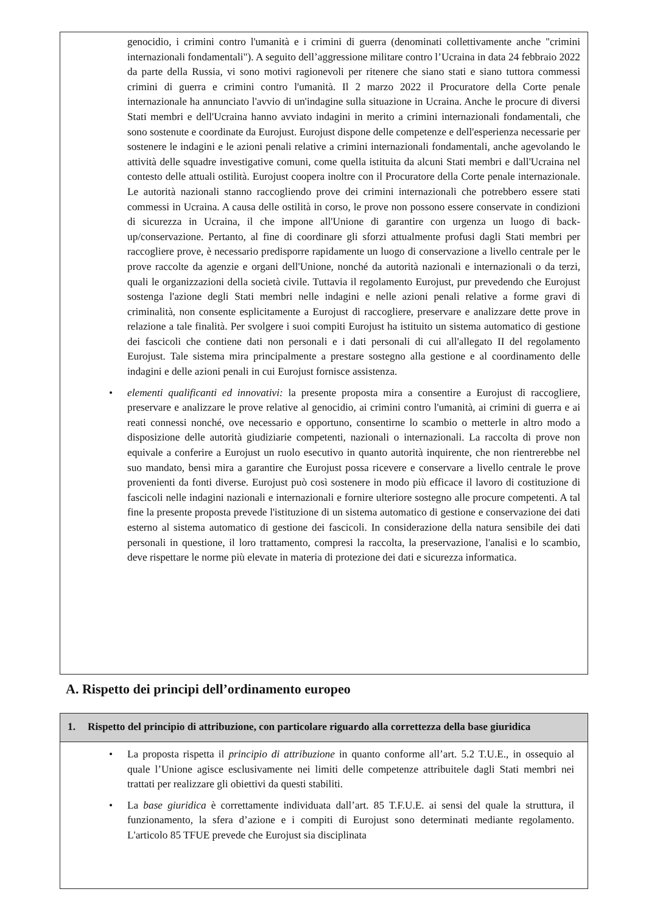genocidio, i crimini contro l'umanità e i crimini di guerra (denominati collettivamente anche "crimini internazionali fondamentali"). A seguito dell’aggressione militare contro l’Ucraina in data 24 febbraio 2022 da parte della Russia, vi sono motivi ragionevoli per ritenere che siano stati e siano tuttora commessi crimini di guerra e crimini contro l'umanità. Il 2 marzo 2022 il Procuratore della Corte penale internazionale ha annunciato l'avvio di un'indagine sulla situazione in Ucraina. Anche le procure di diversi Stati membri e dell'Ucraina hanno avviato indagini in merito a crimini internazionali fondamentali, che sono sostenute e coordinate da Eurojust. Eurojust dispone delle competenze e dell'esperienza necessarie per sostenere le indagini e le azioni penali relative a crimini internazionali fondamentali, anche agevolando le attività delle squadre investigative comuni, come quella istituita da alcuni Stati membri e dall'Ucraina nel contesto delle attuali ostilità. Eurojust coopera inoltre con il Procuratore della Corte penale internazionale. Le autorità nazionali stanno raccogliendo prove dei crimini internazionali che potrebbero essere stati commessi in Ucraina. A causa delle ostilità in corso, le prove non possono essere conservate in condizioni di sicurezza in Ucraina, il che impone all'Unione di garantire con urgenza un luogo di back-up/conservazione. Pertanto, al fine di coordinare gli sforzi attualmente profusi dagli Stati membri per raccogliere prove, è necessario predisporre rapidamente un luogo di conservazione a livello centrale per le prove raccolte da agenzie e organi dell'Unione, nonché da autorità nazionali e internazionali o da terzi, quali le organizzazioni della società civile. Tuttavia il regolamento Eurojust, pur prevedendo che Eurojust sostenga l'azione degli Stati membri nelle indagini e nelle azioni penali relative a forme gravi di criminalità, non consente esplicitamente a Eurojust di raccogliere, preservare e analizzare dette prove in relazione a tale finalità. Per svolgere i suoi compiti Eurojust ha istituito un sistema automatico di gestione dei fascicoli che contiene dati non personali e i dati personali di cui all'allegato II del regolamento Eurojust. Tale sistema mira principalmente a prestare sostegno alla gestione e al coordinamento delle indagini e delle azioni penali in cui Eurojust fornisce assistenza.
• elementi qualificanti ed innovativi: la presente proposta mira a consentire a Eurojust di raccogliere, preservare e analizzare le prove relative al genocidio, ai crimini contro l'umanità, ai crimini di guerra e ai reati connessi nonché, ove necessario e opportuno, consentirne lo scambio o metterle in altro modo a disposizione delle autorità giudiziarie competenti, nazionali o internazionali. La raccolta di prove non equivale a conferire a Eurojust un ruolo esecutivo in quanto autorità inquirente, che non rientrerebbe nel suo mandato, bensì mira a garantire che Eurojust possa ricevere e conservare a livello centrale le prove provenienti da fonti diverse. Eurojust può così sostenere in modo più efficace il lavoro di costituzione di fascicoli nelle indagini nazionali e internazionali e fornire ulteriore sostegno alle procure competenti. A tal fine la presente proposta prevede l'istituzione di un sistema automatico di gestione e conservazione dei dati esterno al sistema automatico di gestione dei fascicoli. In considerazione della natura sensibile dei dati personali in questione, il loro trattamento, compresi la raccolta, la preservazione, l'analisi e lo scambio, deve rispettare le norme più elevate in materia di protezione dei dati e sicurezza informatica.
A. Rispetto dei principi dell’ordinamento europeo
1. Rispetto del principio di attribuzione, con particolare riguardo alla correttezza della base giuridica
• La proposta rispetta il principio di attribuzione in quanto conforme all’art. 5.2 T.U.E., in ossequio al quale l’Unione agisce esclusivamente nei limiti delle competenze attribuitele dagli Stati membri nei trattati per realizzare gli obiettivi da questi stabiliti.
• La base giuridica è correttamente individuata dall’art. 85 T.F.U.E. ai sensi del quale la struttura, il funzionamento, la sfera d’azione e i compiti di Eurojust sono determinati mediante regolamento. L'articolo 85 TFUE prevede che Eurojust sia disciplinata